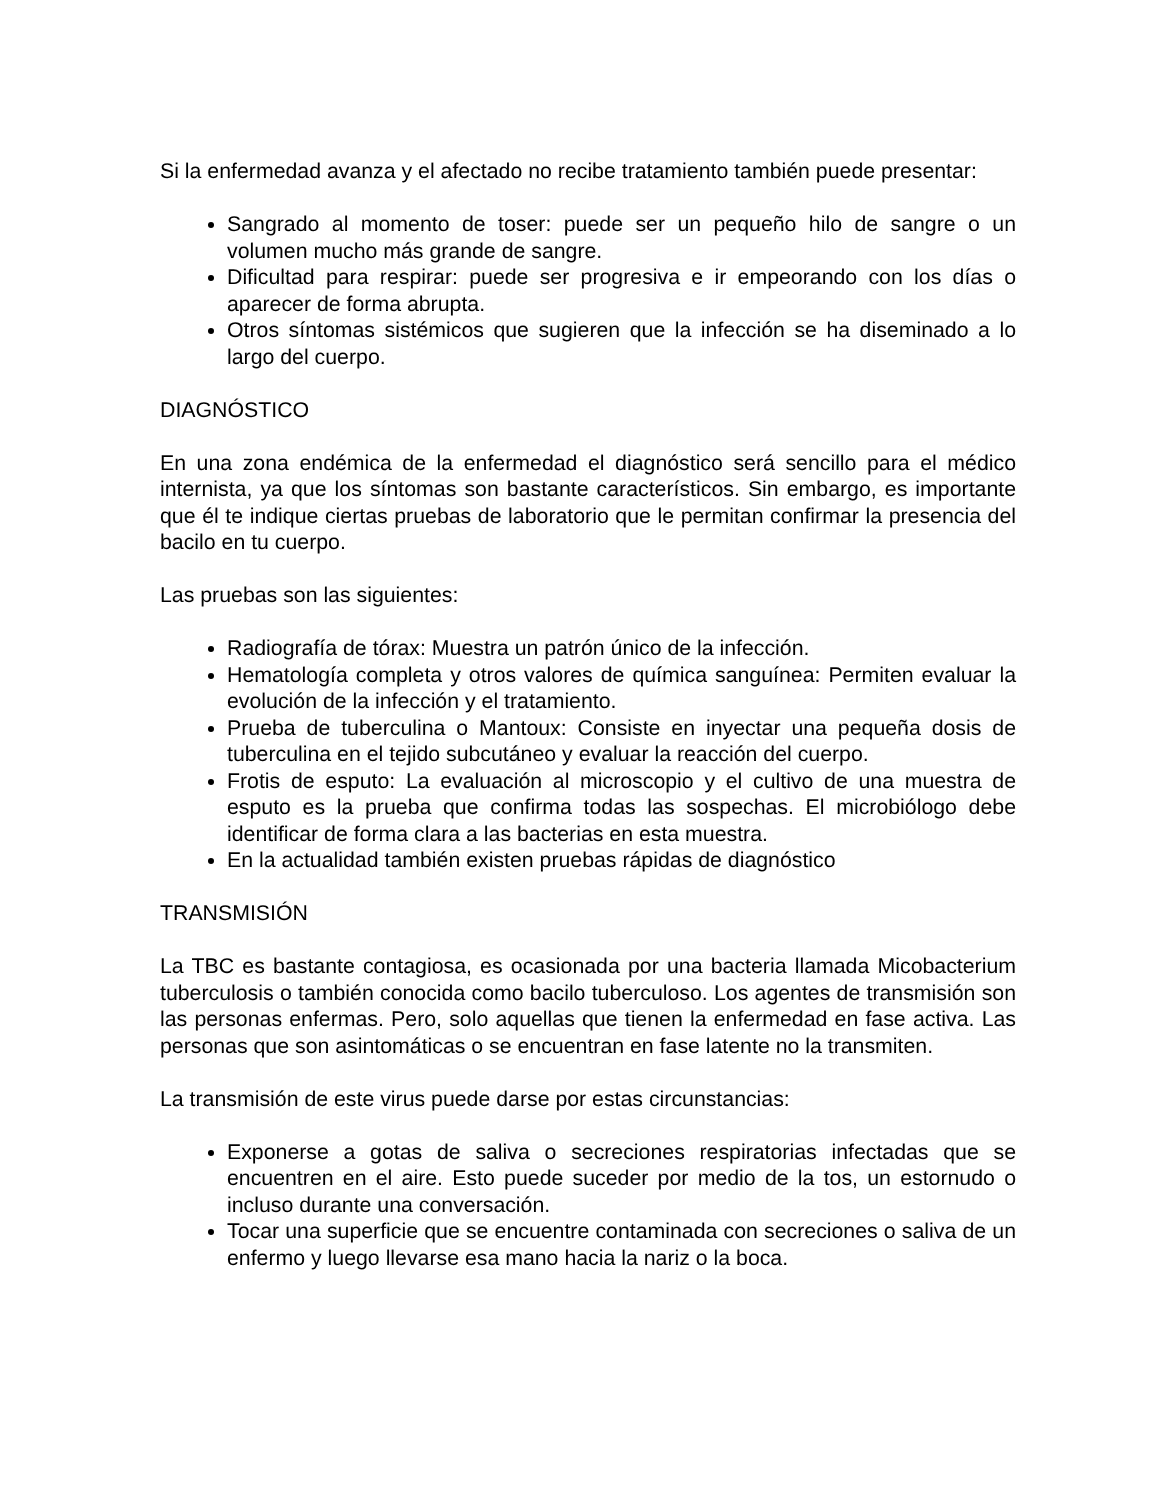Si la enfermedad avanza y el afectado no recibe tratamiento también puede presentar:
Sangrado al momento de toser: puede ser un pequeño hilo de sangre o un volumen mucho más grande de sangre.
Dificultad para respirar: puede ser progresiva e ir empeorando con los días o aparecer de forma abrupta.
Otros síntomas sistémicos que sugieren que la infección se ha diseminado a lo largo del cuerpo.
DIAGNÓSTICO
En una zona endémica de la enfermedad el diagnóstico será sencillo para el médico internista, ya que los síntomas son bastante característicos. Sin embargo, es importante que él te indique ciertas pruebas de laboratorio que le permitan confirmar la presencia del bacilo en tu cuerpo.
Las pruebas son las siguientes:
Radiografía de tórax: Muestra un patrón único de la infección.
Hematología completa y otros valores de química sanguínea: Permiten evaluar la evolución de la infección y el tratamiento.
Prueba de tuberculina o Mantoux: Consiste en inyectar una pequeña dosis de tuberculina en el tejido subcutáneo y evaluar la reacción del cuerpo.
Frotis de esputo: La evaluación al microscopio y el cultivo de una muestra de esputo es la prueba que confirma todas las sospechas. El microbiólogo debe identificar de forma clara a las bacterias en esta muestra.
En la actualidad también existen pruebas rápidas de diagnóstico
TRANSMISIÓN
La TBC es bastante contagiosa, es ocasionada por una bacteria llamada Micobacterium tuberculosis o también conocida como bacilo tuberculoso. Los agentes de transmisión son las personas enfermas. Pero, solo aquellas que tienen la enfermedad en fase activa. Las personas que son asintomáticas o se encuentran en fase latente no la transmiten.
La transmisión de este virus puede darse por estas circunstancias:
Exponerse a gotas de saliva o secreciones respiratorias infectadas que se encuentren en el aire. Esto puede suceder por medio de la tos, un estornudo o incluso durante una conversación.
Tocar una superficie que se encuentre contaminada con secreciones o saliva de un enfermo y luego llevarse esa mano hacia la nariz o la boca.